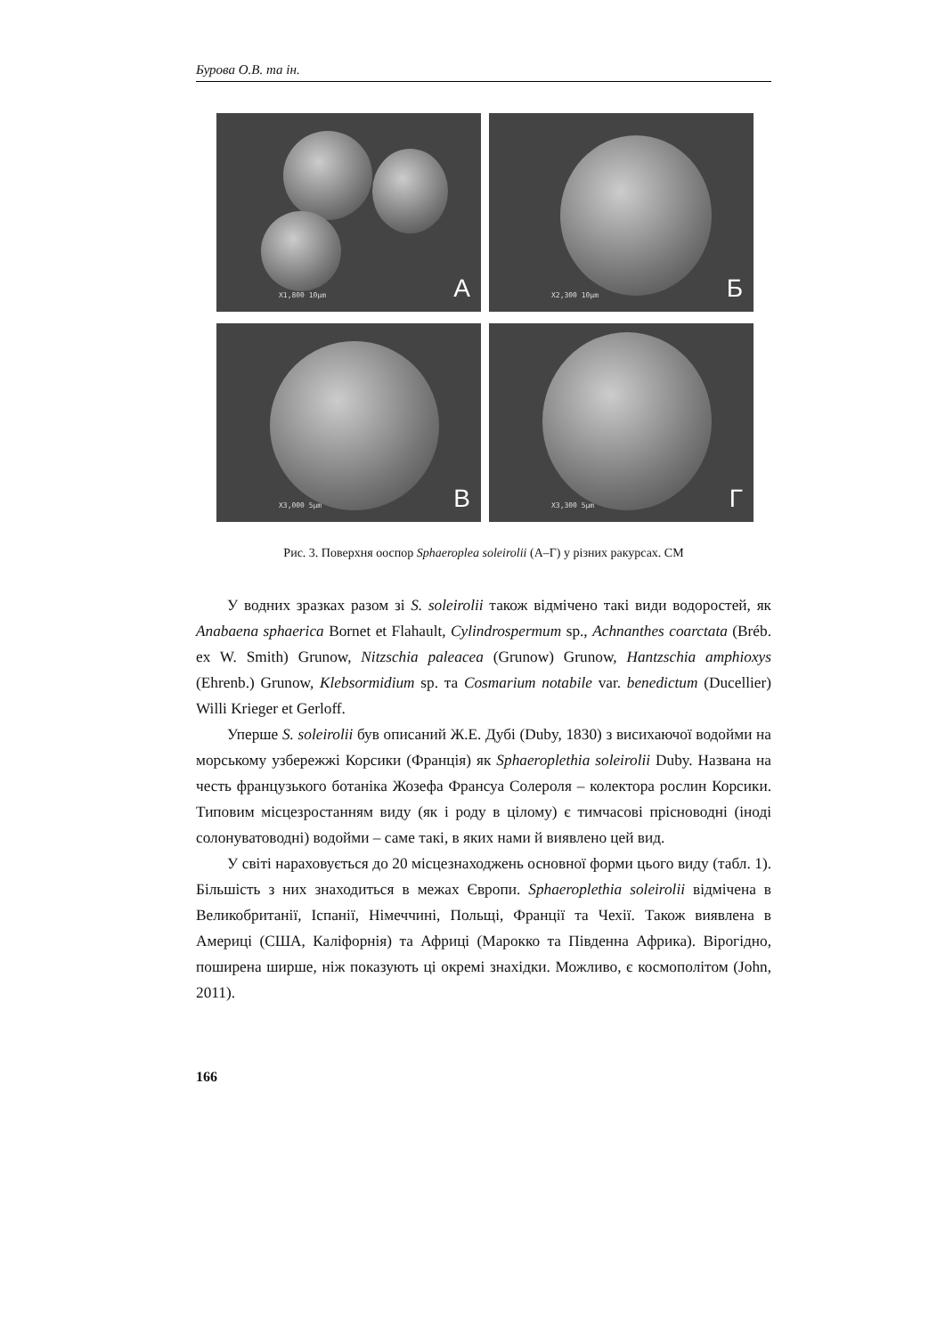Бурова О.В. та ін.
X1,800 10μm А
X2,300 10μm Б
X3,000 5μm В
X3,300 5μm Г
Рис. 3. Поверхня ооспор Sphaeroplea soleirolii (А–Г) у різних ракурсах. СМ
У водних зразках разом зі S. soleirolii також відмічено такі види водоростей, як Anabaena sphaerica Bornet et Flahault, Cylindrospermum sp., Achnanthes coarctata (Bréb. ex W. Smith) Grunow, Nitzschia paleacea (Grunow) Grunow, Hantzschia amphioxys (Ehrenb.) Grunow, Klebsormidium sp. та Cosmarium notabile var. benedictum (Ducellier) Willi Krieger et Gerloff.
Уперше S. soleirolii був описаний Ж.Е. Дубі (Duby, 1830) з висихаючої водойми на морському узбережжі Корсики (Франція) як Sphaeroplethia soleirolii Duby. Названа на честь французького ботаніка Жозефа Франсуа Солероля – колектора рослин Корсики. Типовим місцезростанням виду (як і роду в цілому) є тимчасові прісноводні (іноді солонуватоводні) водойми – саме такі, в яких нами й виявлено цей вид.
У світі нараховується до 20 місцезнаходжень основної форми цього виду (табл. 1). Більшість з них знаходиться в межах Європи. Sphaeroplethia soleirolii відмічена в Великобританії, Іспанії, Німеччині, Польщі, Франції та Чехії. Також виявлена в Америці (США, Каліфорнія) та Африці (Марокко та Південна Африка). Вірогідно, поширена ширше, ніж показують ці окремі знахідки. Можливо, є космополітом (John, 2011).
166